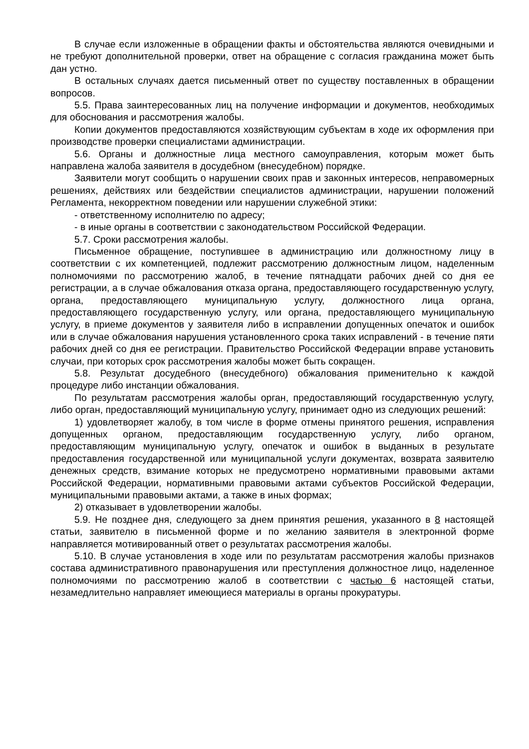В случае если изложенные в обращении факты и обстоятельства являются очевидными и не требуют дополнительной проверки, ответ на обращение с согласия гражданина может быть дан устно.
В остальных случаях дается письменный ответ по существу поставленных в обращении вопросов.
5.5. Права заинтересованных лиц на получение информации и документов, необходимых для обоснования и рассмотрения жалобы.
Копии документов предоставляются хозяйствующим субъектам в ходе их оформления при производстве проверки специалистами администрации.
5.6. Органы и должностные лица местного самоуправления, которым может быть направлена жалоба заявителя в досудебном (внесудебном) порядке.
Заявители могут сообщить о нарушении своих прав и законных интересов, неправомерных решениях, действиях или бездействии специалистов администрации, нарушении положений Регламента, некорректном поведении или нарушении служебной этики:
- ответственному исполнителю по адресу;
- в иные органы в соответствии с законодательством Российской Федерации.
5.7. Сроки рассмотрения жалобы.
Письменное обращение, поступившее в администрацию или должностному лицу в соответствии с их компетенцией, подлежит рассмотрению должностным лицом, наделенным полномочиями по рассмотрению жалоб, в течение пятнадцати рабочих дней со дня ее регистрации, а в случае обжалования отказа органа, предоставляющего государственную услугу, органа, предоставляющего муниципальную услугу, должностного лица органа, предоставляющего государственную услугу, или органа, предоставляющего муниципальную услугу, в приеме документов у заявителя либо в исправлении допущенных опечаток и ошибок или в случае обжалования нарушения установленного срока таких исправлений - в течение пяти рабочих дней со дня ее регистрации. Правительство Российской Федерации вправе установить случаи, при которых срок рассмотрения жалобы может быть сокращен.
5.8. Результат досудебного (внесудебного) обжалования применительно к каждой процедуре либо инстанции обжалования.
По результатам рассмотрения жалобы орган, предоставляющий государственную услугу, либо орган, предоставляющий муниципальную услугу, принимает одно из следующих решений:
1) удовлетворяет жалобу, в том числе в форме отмены принятого решения, исправления допущенных органом, предоставляющим государственную услугу, либо органом, предоставляющим муниципальную услугу, опечаток и ошибок в выданных в результате предоставления государственной или муниципальной услуги документах, возврата заявителю денежных средств, взимание которых не предусмотрено нормативными правовыми актами Российской Федерации, нормативными правовыми актами субъектов Российской Федерации, муниципальными правовыми актами, а также в иных формах;
2) отказывает в удовлетворении жалобы.
5.9. Не позднее дня, следующего за днем принятия решения, указанного в 8 настоящей статьи, заявителю в письменной форме и по желанию заявителя в электронной форме направляется мотивированный ответ о результатах рассмотрения жалобы.
5.10. В случае установления в ходе или по результатам рассмотрения жалобы признаков состава административного правонарушения или преступления должностное лицо, наделенное полномочиями по рассмотрению жалоб в соответствии с частью 6 настоящей статьи, незамедлительно направляет имеющиеся материалы в органы прокуратуры.